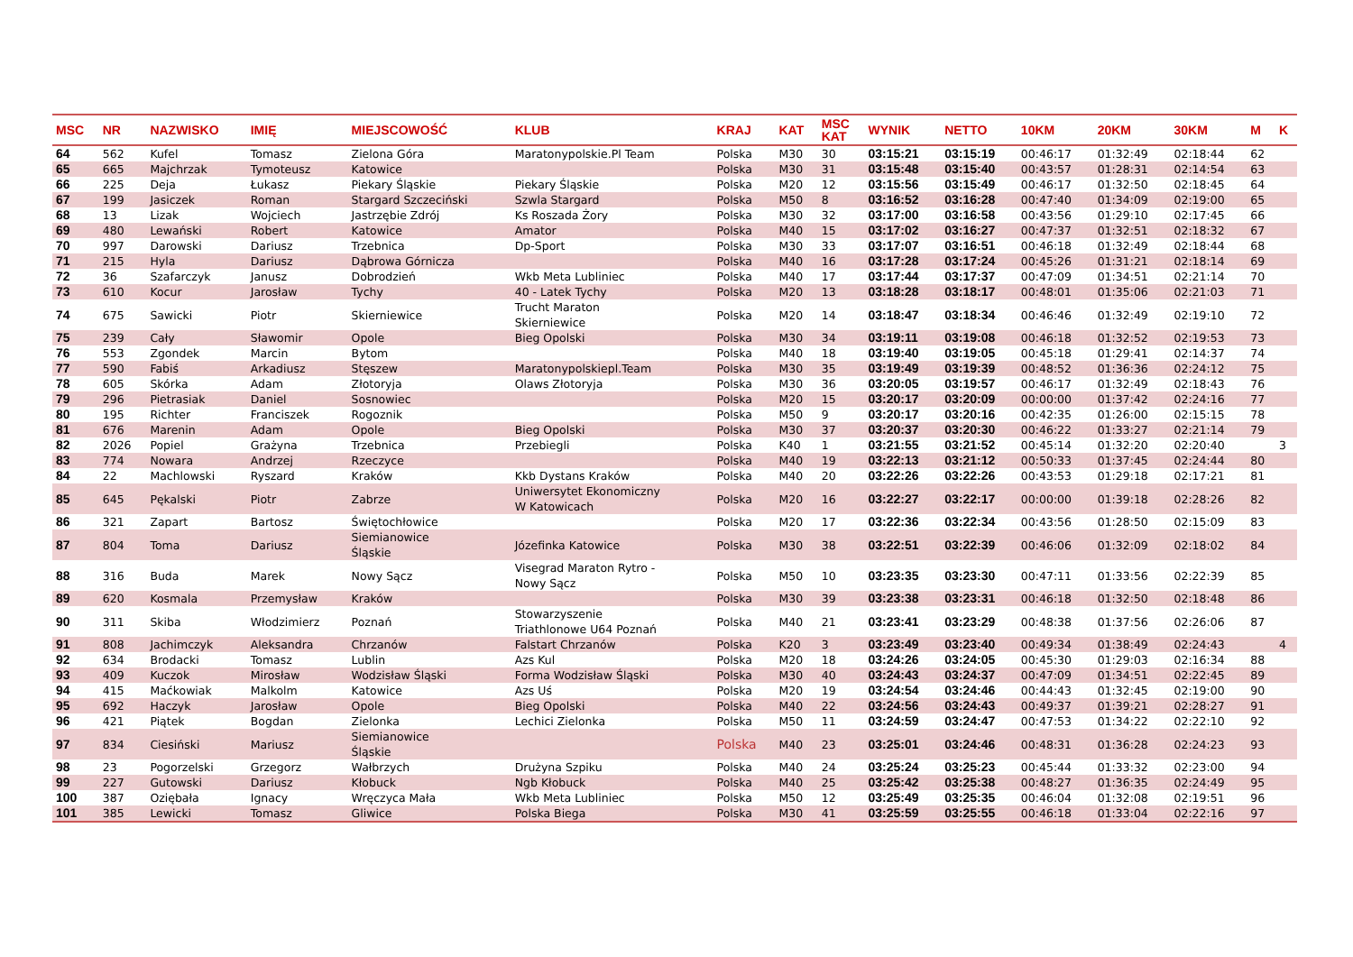| MSC | NR | NAZWISKO | IMIĘ | MIEJSCOWOŚĆ | KLUB | KRAJ | KAT | MSC KAT | WYNIK | NETTO | 10KM | 20KM | 30KM | M | K |
| --- | --- | --- | --- | --- | --- | --- | --- | --- | --- | --- | --- | --- | --- | --- | --- |
| 64 | 562 | Kufel | Tomasz | Zielona Góra | Maratonypolskie.Pl Team | Polska | M30 | 30 | 03:15:21 | 03:15:19 | 00:46:17 | 01:32:49 | 02:18:44 | 62 | |
| 65 | 665 | Majchrzak | Tymoteusz | Katowice | | Polska | M30 | 31 | 03:15:48 | 03:15:40 | 00:43:57 | 01:28:31 | 02:14:54 | 63 | |
| 66 | 225 | Deja | Łukasz | Piekary Śląskie | Piekary Śląskie | Polska | M20 | 12 | 03:15:56 | 03:15:49 | 00:46:17 | 01:32:50 | 02:18:45 | 64 | |
| 67 | 199 | Jasiczek | Roman | Stargard Szczeciński | Szwla Stargard | Polska | M50 | 8 | 03:16:52 | 03:16:28 | 00:47:40 | 01:34:09 | 02:19:00 | 65 | |
| 68 | 13 | Lizak | Wojciech | Jastrzębie Zdrój | Ks Roszada Żory | Polska | M30 | 32 | 03:17:00 | 03:16:58 | 00:43:56 | 01:29:10 | 02:17:45 | 66 | |
| 69 | 480 | Lewański | Robert | Katowice | Amator | Polska | M40 | 15 | 03:17:02 | 03:16:27 | 00:47:37 | 01:32:51 | 02:18:32 | 67 | |
| 70 | 997 | Darowski | Dariusz | Trzebnica | Dp-Sport | Polska | M30 | 33 | 03:17:07 | 03:16:51 | 00:46:18 | 01:32:49 | 02:18:44 | 68 | |
| 71 | 215 | Hyla | Dariusz | Dąbrowa Górnicza | | Polska | M40 | 16 | 03:17:28 | 03:17:24 | 00:45:26 | 01:31:21 | 02:18:14 | 69 | |
| 72 | 36 | Szafarczyk | Janusz | Dobrodzień | Wkb Meta Lubliniec | Polska | M40 | 17 | 03:17:44 | 03:17:37 | 00:47:09 | 01:34:51 | 02:21:14 | 70 | |
| 73 | 610 | Kocur | Jarosław | Tychy | 40 - Latek Tychy | Polska | M20 | 13 | 03:18:28 | 03:18:17 | 00:48:01 | 01:35:06 | 02:21:03 | 71 | |
| 74 | 675 | Sawicki | Piotr | Skierniewice | Trucht Maraton Skierniewice | Polska | M20 | 14 | 03:18:47 | 03:18:34 | 00:46:46 | 01:32:49 | 02:19:10 | 72 | |
| 75 | 239 | Cały | Sławomir | Opole | Bieg Opolski | Polska | M30 | 34 | 03:19:11 | 03:19:08 | 00:46:18 | 01:32:52 | 02:19:53 | 73 | |
| 76 | 553 | Zgondek | Marcin | Bytom | | Polska | M40 | 18 | 03:19:40 | 03:19:05 | 00:45:18 | 01:29:41 | 02:14:37 | 74 | |
| 77 | 590 | Fabiś | Arkadiusz | Stęszew | Maratonypolskiepl.Team | Polska | M30 | 35 | 03:19:49 | 03:19:39 | 00:48:52 | 01:36:36 | 02:24:12 | 75 | |
| 78 | 605 | Skórka | Adam | Złotoryja | Olaws Złotoryja | Polska | M30 | 36 | 03:20:05 | 03:19:57 | 00:46:17 | 01:32:49 | 02:18:43 | 76 | |
| 79 | 296 | Pietrasiak | Daniel | Sosnowiec | | Polska | M20 | 15 | 03:20:17 | 03:20:09 | 00:00:00 | 01:37:42 | 02:24:16 | 77 | |
| 80 | 195 | Richter | Franciszek | Rogoznik | | Polska | M50 | 9 | 03:20:17 | 03:20:16 | 00:42:35 | 01:26:00 | 02:15:15 | 78 | |
| 81 | 676 | Marenin | Adam | Opole | Bieg Opolski | Polska | M30 | 37 | 03:20:37 | 03:20:30 | 00:46:22 | 01:33:27 | 02:21:14 | 79 | |
| 82 | 2026 | Popiel | Grażyna | Trzebnica | Przebiegli | Polska | K40 | 1 | 03:21:55 | 03:21:52 | 00:45:14 | 01:32:20 | 02:20:40 | | 3 |
| 83 | 774 | Nowara | Andrzej | Rzeczyce | | Polska | M40 | 19 | 03:22:13 | 03:21:12 | 00:50:33 | 01:37:45 | 02:24:44 | 80 | |
| 84 | 22 | Machlowski | Ryszard | Kraków | Kkb Dystans Kraków | Polska | M40 | 20 | 03:22:26 | 03:22:26 | 00:43:53 | 01:29:18 | 02:17:21 | 81 | |
| 85 | 645 | Pękalski | Piotr | Zabrze | Uniwersytet Ekonomiczny W Katowicach | Polska | M20 | 16 | 03:22:27 | 03:22:17 | 00:00:00 | 01:39:18 | 02:28:26 | 82 | |
| 86 | 321 | Zapart | Bartosz | Świętochłowice | | Polska | M20 | 17 | 03:22:36 | 03:22:34 | 00:43:56 | 01:28:50 | 02:15:09 | 83 | |
| 87 | 804 | Toma | Dariusz | Siemianowice Śląskie | Józefinka Katowice | Polska | M30 | 38 | 03:22:51 | 03:22:39 | 00:46:06 | 01:32:09 | 02:18:02 | 84 | |
| 88 | 316 | Buda | Marek | Nowy Sącz | Visegrad Maraton Rytro - Nowy Sącz | Polska | M50 | 10 | 03:23:35 | 03:23:30 | 00:47:11 | 01:33:56 | 02:22:39 | 85 | |
| 89 | 620 | Kosmala | Przemysław | Kraków | | Polska | M30 | 39 | 03:23:38 | 03:23:31 | 00:46:18 | 01:32:50 | 02:18:48 | 86 | |
| 90 | 311 | Skiba | Włodzimierz | Poznań | Stowarzyszenie Triathlonowe U64 Poznań | Polska | M40 | 21 | 03:23:41 | 03:23:29 | 00:48:38 | 01:37:56 | 02:26:06 | 87 | |
| 91 | 808 | Jachimczyk | Aleksandra | Chrzanów | Falstart Chrzanów | Polska | K20 | 3 | 03:23:49 | 03:23:40 | 00:49:34 | 01:38:49 | 02:24:43 | | 4 |
| 92 | 634 | Brodacki | Tomasz | Lublin | Azs Kul | Polska | M20 | 18 | 03:24:26 | 03:24:05 | 00:45:30 | 01:29:03 | 02:16:34 | 88 | |
| 93 | 409 | Kuczok | Mirosław | Wodzisław Śląski | Forma Wodzisław Śląski | Polska | M30 | 40 | 03:24:43 | 03:24:37 | 00:47:09 | 01:34:51 | 02:22:45 | 89 | |
| 94 | 415 | Maćkowiak | Malkolm | Katowice | Azs Uś | Polska | M20 | 19 | 03:24:54 | 03:24:46 | 00:44:43 | 01:32:45 | 02:19:00 | 90 | |
| 95 | 692 | Haczyk | Jarosław | Opole | Bieg Opolski | Polska | M40 | 22 | 03:24:56 | 03:24:43 | 00:49:37 | 01:39:21 | 02:28:27 | 91 | |
| 96 | 421 | Piątek | Bogdan | Zielonka | Lechici Zielonka | Polska | M50 | 11 | 03:24:59 | 03:24:47 | 00:47:53 | 01:34:22 | 02:22:10 | 92 | |
| 97 | 834 | Ciesiński | Mariusz | Siemianowice Śląskie | | Polska | M40 | 23 | 03:25:01 | 03:24:46 | 00:48:31 | 01:36:28 | 02:24:23 | 93 | |
| 98 | 23 | Pogorzelski | Grzegorz | Wałbrzych | Drużyna Szpiku | Polska | M40 | 24 | 03:25:24 | 03:25:23 | 00:45:44 | 01:33:32 | 02:23:00 | 94 | |
| 99 | 227 | Gutowski | Dariusz | Kłobuck | Ngb Kłobuck | Polska | M40 | 25 | 03:25:42 | 03:25:38 | 00:48:27 | 01:36:35 | 02:24:49 | 95 | |
| 100 | 387 | Oziębała | Ignacy | Wręczyca Mała | Wkb Meta Lubliniec | Polska | M50 | 12 | 03:25:49 | 03:25:35 | 00:46:04 | 01:32:08 | 02:19:51 | 96 | |
| 101 | 385 | Lewicki | Tomasz | Gliwice | Polska Biega | Polska | M30 | 41 | 03:25:59 | 03:25:55 | 00:46:18 | 01:33:04 | 02:22:16 | 97 | |